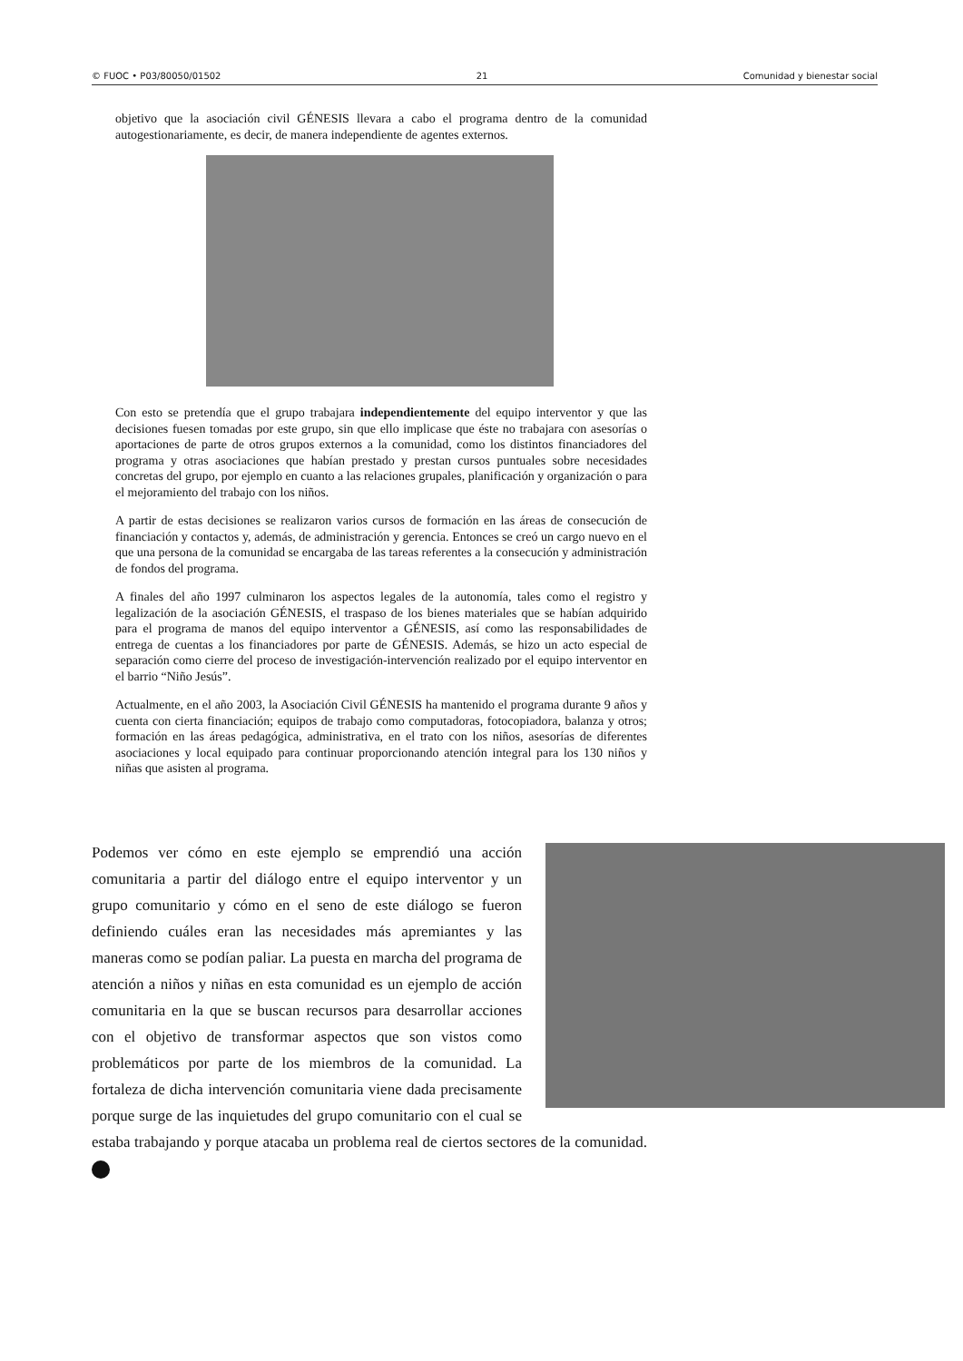© FUOC • P03/80050/01502 21 Comunidad y bienestar social
objetivo que la asociación civil GÉNESIS llevara a cabo el programa dentro de la comunidad autogestionariamente, es decir, de manera independiente de agentes externos.
Con esto se pretendía que el grupo trabajara independientemente del equipo interventor y que las decisiones fuesen tomadas por este grupo, sin que ello implicase que éste no trabajara con asesorías o aportaciones de parte de otros grupos externos a la comunidad, como los distintos financiadores del programa y otras asociaciones que habían prestado y prestan cursos puntuales sobre necesidades concretas del grupo, por ejemplo en cuanto a las relaciones grupales, planificación y organización o para el mejoramiento del trabajo con los niños.
A partir de estas decisiones se realizaron varios cursos de formación en las áreas de consecución de financiación y contactos y, además, de administración y gerencia. Entonces se creó un cargo nuevo en el que una persona de la comunidad se encargaba de las tareas referentes a la consecución y administración de fondos del programa.
A finales del año 1997 culminaron los aspectos legales de la autonomía, tales como el registro y legalización de la asociación GÉNESIS, el traspaso de los bienes materiales que se habían adquirido para el programa de manos del equipo interventor a GÉNESIS, así como las responsabilidades de entrega de cuentas a los financiadores por parte de GÉNESIS. Además, se hizo un acto especial de separación como cierre del proceso de investigación-intervención realizado por el equipo interventor en el barrio “Niño Jesús”.
Actualmente, en el año 2003, la Asociación Civil GÉNESIS ha mantenido el programa durante 9 años y cuenta con cierta financiación; equipos de trabajo como computadoras, fotocopiadora, balanza y otros; formación en las áreas pedagógica, administrativa, en el trato con los niños, asesorías de diferentes asociaciones y local equipado para continuar proporcionando atención integral para los 130 niños y niñas que asisten al programa.
Podemos ver cómo en este ejemplo se emprendió una acción comunitaria a partir del diálogo entre el equipo interventor y un grupo comunitario y cómo en el seno de este diálogo se fueron definiendo cuáles eran las necesidades más apremiantes y las maneras como se podían paliar. La puesta en marcha del programa de atención a niños y niñas en esta comunidad es un ejemplo de acción comunitaria en la que se buscan recursos para desarrollar acciones con el objetivo de transformar aspectos que son vistos como problemáticos por parte de los miembros de la comunidad. La fortaleza de dicha intervención comunitaria viene dada precisamente porque surge de las inquietudes del grupo comunitario con el cual se estaba trabajando y porque atacaba un problema real de ciertos sectores de la comunidad.